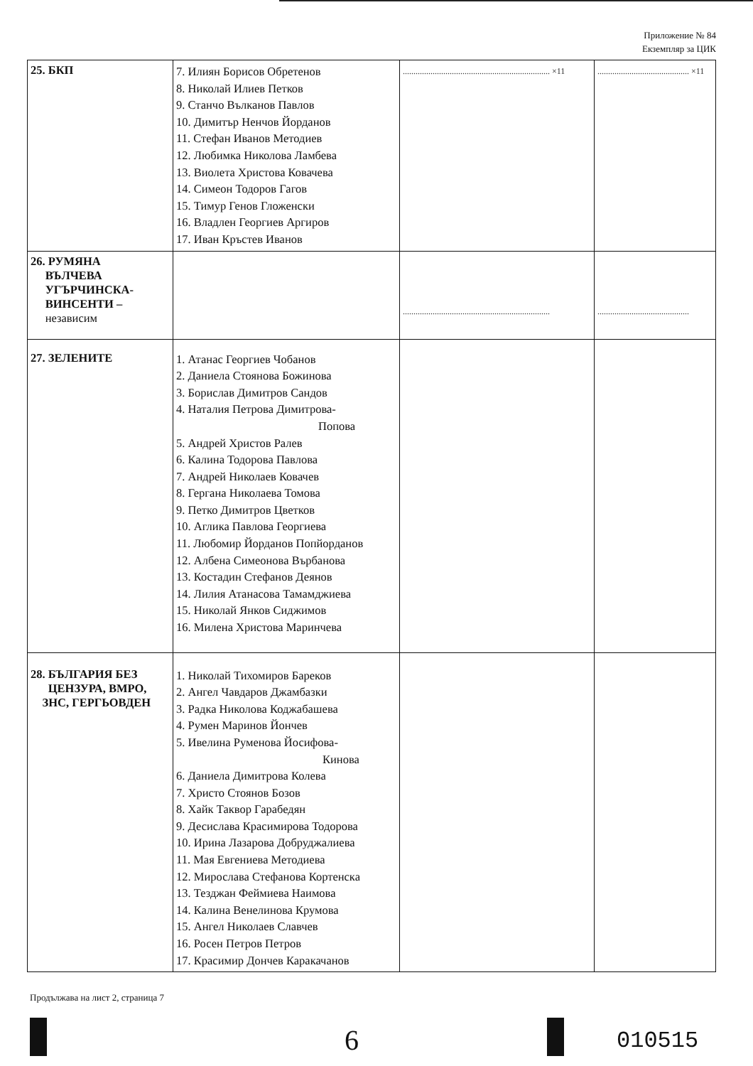Приложение № 84
Екземпляр за ЦИК
| 25. БКП | 7. Илиян Борисов Обретенов 8. Николай Илиев Петков 9. Станчо Вълканов Павлов 10. Димитър Ненчов Йорданов 11. Стефан Иванов Методиев 12. Любимка Николова Ламбева 13. Виолета Христова Ковачева 14. Симеон Тодоров Гагов 15. Тимур Генов Гложенски 16. Владлен Георгиев Аргиров 17. Иван Кръстев Иванов | ..................................................................... ×11 | ........................................... ×11 |
| 26. РУМЯНА ВЪЛЧЕВА УГЪРЧИНСКА- ВИНСЕНТИ – независим | | ..................................................................... | ........................................... |
| 27. ЗЕЛЕНИТЕ | 1. Атанас Георгиев Чобанов 2. Даниела Стоянова Божинова 3. Борислав Димитров Сандов 4. Наталия Петрова Димитрова- Попова 5. Андрей Христов Ралев 6. Калина Тодорова Павлова 7. Андрей Николаев Ковачев 8. Гергана Николаева Томова 9. Петко Димитров Цветков 10. Аглика Павлова Георгиева 11. Любомир Йорданов Попйорданов 12. Албена Симеонова Върбанова 13. Костадин Стефанов Деянов 14. Лилия Атанасова Тамамджиева 15. Николай Янков Сиджимов 16. Милена Христова Маринчева | | |
| 28. БЪЛГАРИЯ БЕЗ ЦЕНЗУРА, ВМРО, ЗНС, ГЕРГЬОВДЕН | 1. Николай Тихомиров Бареков 2. Ангел Чавдаров Джамбазки 3. Радка Николова Коджабашева 4. Румен Маринов Йончев 5. Ивелина Руменова Йосифова- Кинова 6. Даниела Димитрова Колева 7. Христо Стоянов Бозов 8. Хайк Таквор Гарабедян 9. Десислава Красимирова Тодорова 10. Ирина Лазарова Добруджалиева 11. Мая Евгениева Методиева 12. Мирослава Стефанова Кортенска 13. Тезджан Феймиева Наимова 14. Калина Венелинова Крумова 15. Ангел Николаев Славчев 16. Росен Петров Петров 17. Красимир Дончев Каракачанов | | |
Продължава на лист 2, страница 7
6 010515